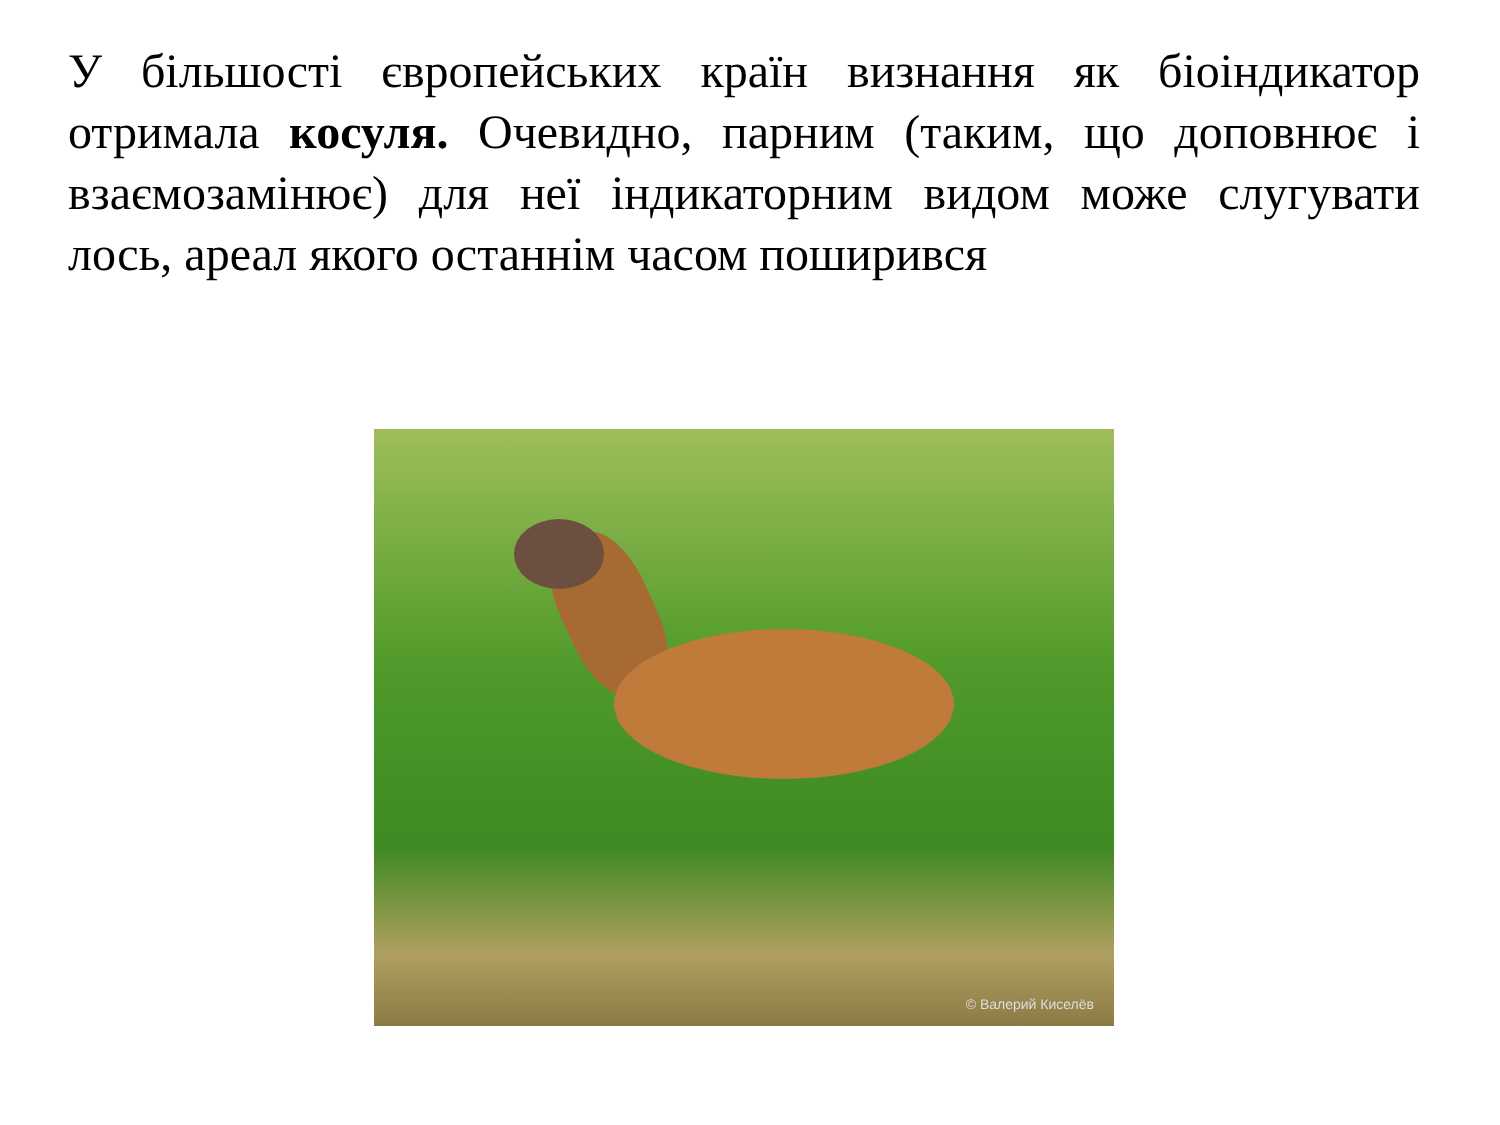У більшості європейських країн визнання як біоіндикатор отримала косуля. Очевидно, парним (таким, що доповнює і взаємозамінює) для неї індикаторним видом може слугувати лось, ареал якого останнім часом поширився
© Валерий Киселёв